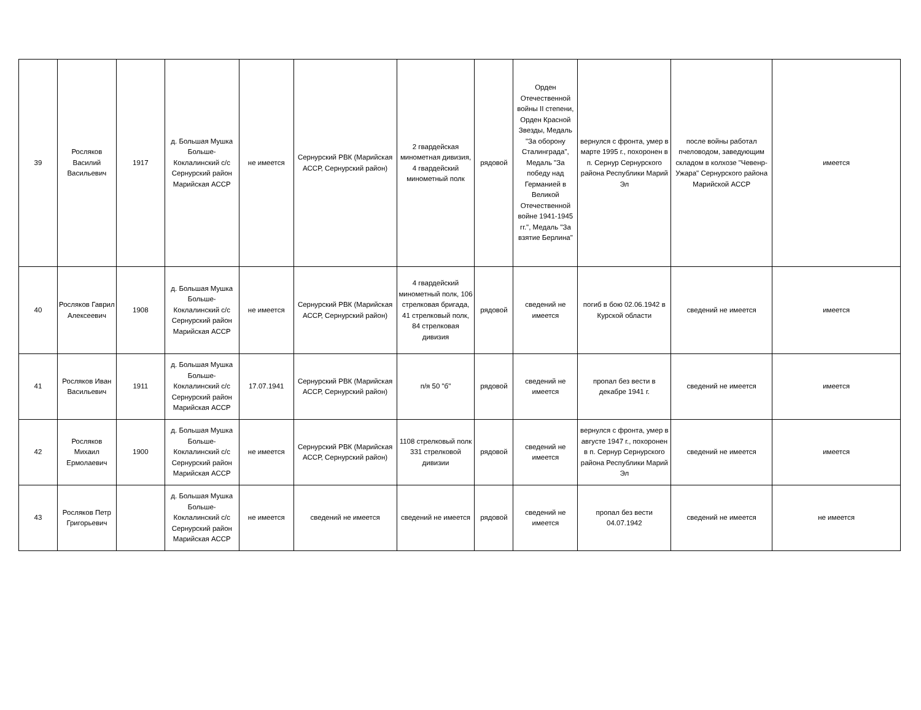| 39 | Росляков Василий Васильевич | 1917 | д. Большая Мушка Больше-Коклалинский с/с Сернурский район Марийская АССР | не имеется | Сернурский РВК (Марийская АССР, Сернурский район) | 2 гвардейская минометная дивизия, 4 гвардейский минометный полк | рядовой | Орден Отечественной войны II степени, Орден Красной Звезды, Медаль "За оборону Сталинграда", Медаль "За победу над Германией в Великой Отечественной войне 1941-1945 гг.", Медаль "За взятие Берлина" | вернулся с фронта, умер в марте 1995 г., похоронен в п. Сернур Сернурского района Республики Марий Эл | после войны работал пчеловодом, заведующим складом в колхозе "Чевенр-Ужара" Сернурского района Марийской АССР | имеется |
| 40 | Росляков Гаврил Алексеевич | 1908 | д. Большая Мушка Больше-Коклалинский с/с Сернурский район Марийская АССР | не имеется | Сернурский РВК (Марийская АССР, Сернурский район) | 4 гвардейский минометный полк, 106 стрелковая бригада, 41 стрелковый полк, 84 стрелковая дивизия | рядовой | сведений не имеется | погиб в бою 02.06.1942 в Курской области | сведений не имеется | имеется |
| 41 | Росляков Иван Васильевич | 1911 | д. Большая Мушка Больше-Коклалинский с/с Сернурский район Марийская АССР | 17.07.1941 | Сернурский РВК (Марийская АССР, Сернурский район) | п/я 50 "б" | рядовой | сведений не имеется | пропал без вести в декабре 1941 г. | сведений не имеется | имеется |
| 42 | Росляков Михаил Ермолаевич | 1900 | д. Большая Мушка Больше-Коклалинский с/с Сернурский район Марийская АССР | не имеется | Сернурский РВК (Марийская АССР, Сернурский район) | 1108 стрелковый полк 331 стрелковой дивизии | рядовой | сведений не имеется | вернулся с фронта, умер в августе 1947 г., похоронен в п. Сернур Сернурского района Республики Марий Эл | сведений не имеется | имеется |
| 43 | Росляков Петр Григорьевич | | д. Большая Мушка Больше-Коклалинский с/с Сернурский район Марийская АССР | не имеется | сведений не имеется | сведений не имеется | рядовой | сведений не имеется | пропал без вести 04.07.1942 | сведений не имеется | не имеется |